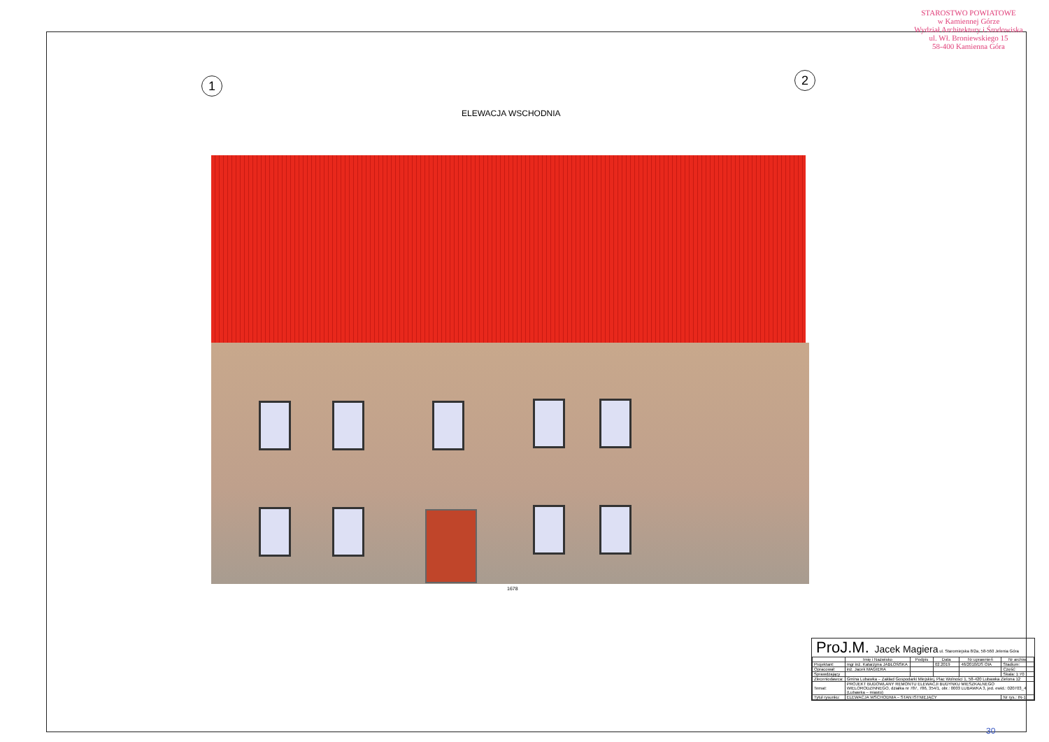STAROSTWO POWIATOWE
w Kamiennej Górze
Wydział Architektury i Środowiska
ul. Wł. Broniewskiego 15
58-400 Kamienna Góra
1 2
ELEWACJA WSCHODNIA
1678
ProJ.M. Jacek Magiera ul. Staromiejska 8/2a, 58-560 Jelenia Góra
| | Imię i Nazwisko | Podpis | Data | Nr uprawnień | Nr archiw. |
| --- | --- | --- | --- | --- | --- |
| Projektant: | mgr inż. Katarzyna JABŁOŃSKA | | 02.2019 | 46/2010/DS OIA | Stadium: |
| Opracował: | inż. Jacek MAGIERA | | | | Część: |
| Sprawdzający | | | | | Skala: 1:70 |
| Zleceniodawca: | Gmina Lubawka – Zakład Gospodarki Miejskiej, Plac Wolności 1, 58-420 Lubawka Zielona 12 | | | | |
| Temat: | PROJEKT BUDOWLANY REMONTU ELEWACJI BUDYNKU MIESZKALNEGO WIELORODZINNEGO, działka nr 787, 786, 354/1, obr.: 0003 LUBAWKA 3, jed. ewid.: 020703_4 (Lubawka – miasto) | | | | |
| Tytuł rysunku: | ELEWACJA WSCHODNIA – STAN ISTNIEJĄCY | | | | Nr rys.: IN-1 |
30